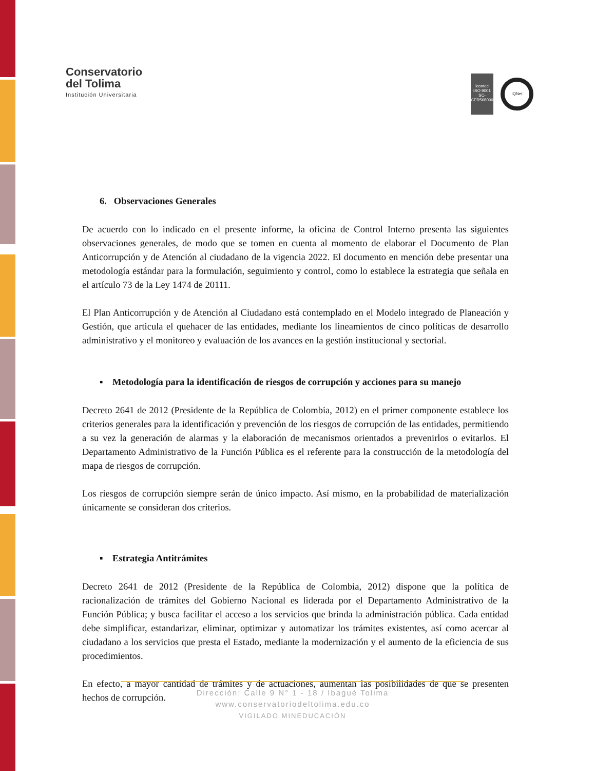Conservatorio
del Tolima
Institución Universitaria
icontec
ISO 9001
SC-CER568000
IQNet
6. Observaciones Generales
De acuerdo con lo indicado en el presente informe, la oficina de Control Interno presenta las siguientes observaciones generales, de modo que se tomen en cuenta al momento de elaborar el Documento de Plan Anticorrupción y de Atención al ciudadano de la vigencia 2022. El documento en mención debe presentar una metodología estándar para la formulación, seguimiento y control, como lo establece la estrategia que señala en el artículo 73 de la Ley 1474 de 20111.
El Plan Anticorrupción y de Atención al Ciudadano está contemplado en el Modelo integrado de Planeación y Gestión, que articula el quehacer de las entidades, mediante los lineamientos de cinco políticas de desarrollo administrativo y el monitoreo y evaluación de los avances en la gestión institucional y sectorial.
▪ Metodología para la identificación de riesgos de corrupción y acciones para su manejo
Decreto 2641 de 2012 (Presidente de la República de Colombia, 2012) en el primer componente establece los criterios generales para la identificación y prevención de los riesgos de corrupción de las entidades, permitiendo a su vez la generación de alarmas y la elaboración de mecanismos orientados a prevenirlos o evitarlos. El Departamento Administrativo de la Función Pública es el referente para la construcción de la metodología del mapa de riesgos de corrupción.
Los riesgos de corrupción siempre serán de único impacto. Así mismo, en la probabilidad de materialización únicamente se consideran dos criterios.
▪ Estrategia Antitrámites
Decreto 2641 de 2012 (Presidente de la República de Colombia, 2012) dispone que la política de racionalización de trámites del Gobierno Nacional es liderada por el Departamento Administrativo de la Función Pública; y busca facilitar el acceso a los servicios que brinda la administración pública. Cada entidad debe simplificar, estandarizar, eliminar, optimizar y automatizar los trámites existentes, así como acercar al ciudadano a los servicios que presta el Estado, mediante la modernización y el aumento de la eficiencia de sus procedimientos.
En efecto, a mayor cantidad de trámites y de actuaciones, aumentan las posibilidades de que se presenten hechos de corrupción.
Dirección: Calle 9 N° 1 - 18 / Ibagué Tolima
www.conservatoriodeltolima.edu.co
VIGILADO MINEDUCACIÓN